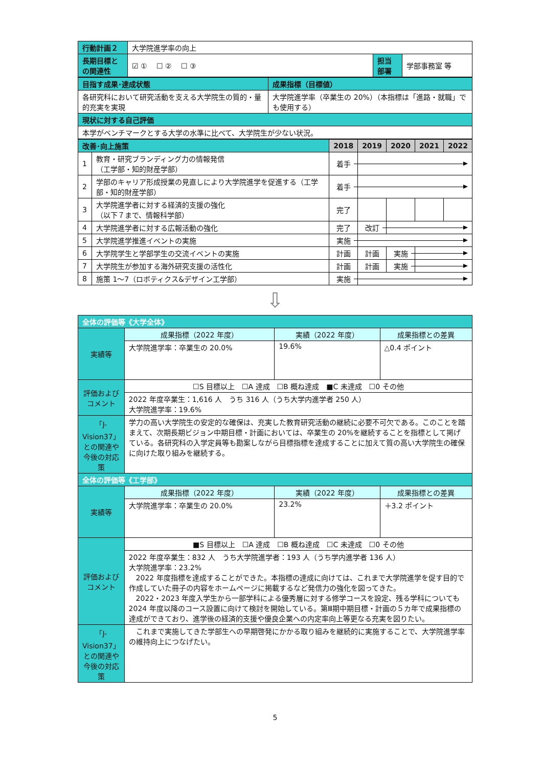| 行動計画２ | 大学院進学率の向上 | | |
| 長期目標との関連性 | ☑ ① ☐ ② ☐ ③ | 担当部署 | 学部事務室 等 |
| 目指す成果･達成状態 | 成果指標（目標値） |
| 各研究科において研究活動を支える大学院生の質的・量的充実を実現 | 大学院進学率（卒業生の 20%）（本指標は「進路・就職」でも使用する） |
| 現状に対する自己評価 | |
| 本学がベンチマークとする大学の水準に比べて、大学院生が少ない状況。 | |
| 改善･向上施策 | | 2018 | 2019 | 2020 | 2021 | 2022 |
| --- | --- | --- | --- | --- | --- | --- |
| 1 | 教育・研究ブランディング力の情報発信 （工学部・知的財産学部） | 着手 | | | | |
| 2 | 学部のキャリア形成授業の見直しにより大学院進学を促進する（工学部・知的財産学部） | 着手 | | | | |
| 3 | 大学院進学者に対する経済的支援の強化 （以下７まで、情報科学部） | 完了 | | | | |
| 4 | 大学院進学者に対する広報活動の強化 | 完了 | 改訂 | | | |
| 5 | 大学院進学推進イベントの実施 | 実施 | | | | |
| 6 | 大学院学生と学部学生の交流イベントの実施 | 計画 | 計画 | 実施 | | |
| 7 | 大学院生が参加する海外研究支援の活性化 | 計画 | 計画 | 実施 | | |
| 8 | 施策 1～7（ロボティクス&デザイン工学部） | 実施 | | | | |
⇩
| 全体の評価等《大学全体》 | | | |
| 実績等 | 成果指標（2022 年度） | 実績（2022 年度） | 成果指標との差異 |
| | 大学院進学率：卒業生の 20.0% | 19.6% | △0.4 ポイント |
| 評価およびコメント | ☐S 目標以上 ☐A 達成 ☐B 概ね達成 ■C 未達成 ☐0 その他 | | |
| | 2022 年度卒業生：1,616 人 うち 316 人（うち大学内進学者 250 人） 大学院進学率：19.6% | | |
| 「J-Vision37」との関連や今後の対応策 | 学力の高い大学院生の安定的な確保は、充実した教育研究活動の継続に必要不可欠である。このことを踏まえて、次期長期ビジョン中期目標・計画においては、卒業生の 20%を継続することを指標として掲げている。各研究科の入学定員等も勘案しながら目標指標を達成することに加えて質の高い大学院生の確保に向けた取り組みを継続する。 | | |
| 全体の評価等《工学部》 | | | |
| 実績等 | 成果指標（2022 年度） | 実績（2022 年度） | 成果指標との差異 |
| | 大学院進学率：卒業生の 20.0% | 23.2% | ＋3.2 ポイント |
| 評価およびコメント | ■S 目標以上 ☐A 達成 ☐B 概ね達成 ☐C 未達成 ☐0 その他 | | |
| | 2022 年度卒業生：832 人 うち大学院進学者：193 人（うち学内進学者 136 人） 大学院進学率：23.2% 2022 年度指標を達成することができた。本指標の達成に向けては、これまで大学院進学を促す目的で作成していた冊子の内容をホームページに掲載するなど発信力の強化を図ってきた。 2022・2023 年度入学生から一部学科による優秀層に対する修学コースを設定、残る学科についても 2024 年度以降のコース設置に向けて検討を開始している。第Ⅲ期中期目標・計画の５カ年で成果指標の達成ができており、進学後の経済的支援や優良企業への内定率向上等更なる充実を図りたい。 | | |
| 「J-Vision37」との関連や今後の対応策 | これまで実施してきた学部生への早期啓発にかかる取り組みを継続的に実施することで、大学院進学率の維持向上につなげたい。 | | |
5